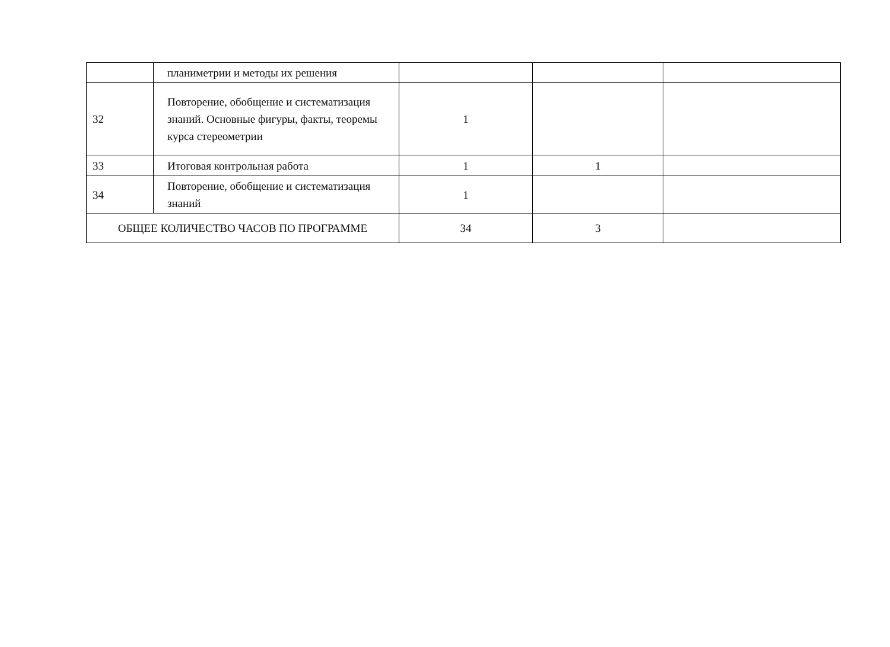| | планиметрии и методы их решения | | | |
| 32 | Повторение, обобщение и систематизация знаний. Основные фигуры, факты, теоремы курса стереометрии | 1 | | |
| 33 | Итоговая контрольная работа | 1 | 1 | |
| 34 | Повторение, обобщение и систематизация знаний | 1 | | |
| ОБЩЕЕ КОЛИЧЕСТВО ЧАСОВ ПО ПРОГРАММЕ | | 34 | 3 | |